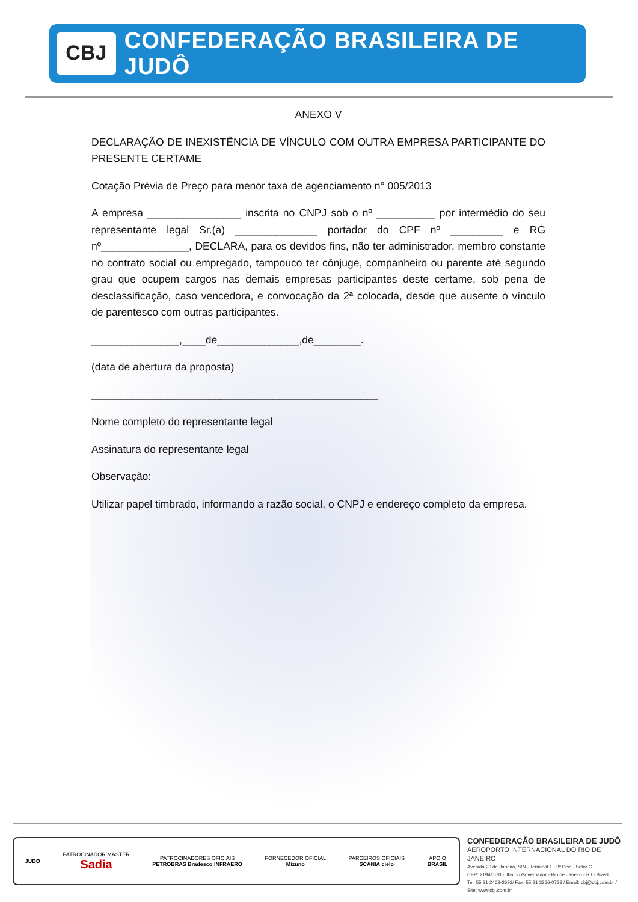CBJ
CONFEDERAÇÃO BRASILEIRA DE JUDÔ
ANEXO V
DECLARAÇÃO DE INEXISTÊNCIA DE VÍNCULO COM OUTRA EMPRESA PARTICIPANTE DO PRESENTE CERTAME
Cotação Prévia de Preço para menor taxa de agenciamento n° 005/2013
A empresa ________________ inscrita no CNPJ sob o nº __________ por intermédio do seu representante legal Sr.(a) ______________ portador do CPF nº _________ e RG nº_______________, DECLARA, para os devidos fins, não ter administrador, membro constante no contrato social ou empregado, tampouco ter cônjuge, companheiro ou parente até segundo grau que ocupem cargos nas demais empresas participantes deste certame, sob pena de desclassificação, caso vencedora, e convocação da 2ª colocada, desde que ausente o vínculo de parentesco com outras participantes.
_______________,____de______________,de________.
(data de abertura da proposta)
_________________________________________________
Nome completo do representante legal
Assinatura do representante legal
Observação:
Utilizar papel timbrado, informando a razão social, o CNPJ e endereço completo da empresa.
JUDO
PATROCINADOR MASTER
Sadia
PATROCINADORES OFICIAIS
PETROBRAS Bradesco INFRAERO
FORNECEDOR OFICIAL
Mizuno
PARCEIROS OFICIAIS
SCANIA cielo
APOIO
BRASIL
CONFEDERAÇÃO BRASILEIRA DE JUDÔ
AEROPORTO INTERNACIONAL DO RIO DE JANEIRO
Avenida 20 de Janeiro, S/N - Terminal 1 - 3º Piso - Setor C
CEP: 21941570 - Ilha do Governador - Rio de Janeiro - RJ - Brasil
Tel: 55 21 2463-2692/ Fax: 55 21 3266-0723 / Email: cbj@cbj.com.br / Site: www.cbj.com.br